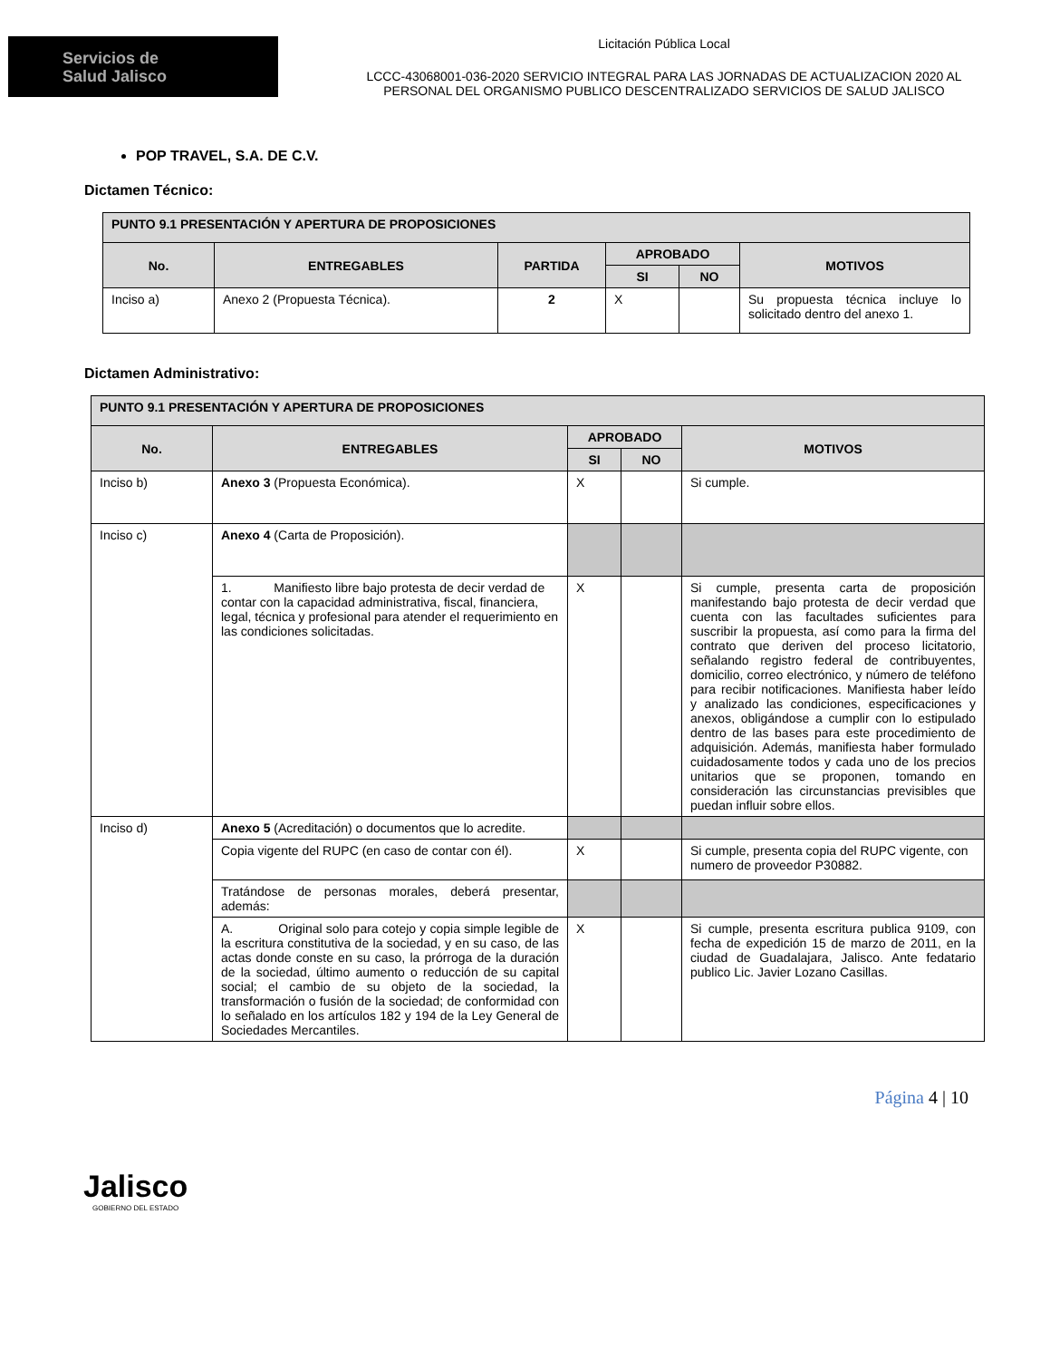Servicios de
Salud Jalisco
Licitación Pública Local
LCCC-43068001-036-2020 SERVICIO INTEGRAL PARA LAS JORNADAS DE ACTUALIZACION 2020 AL
PERSONAL DEL ORGANISMO PUBLICO DESCENTRALIZADO SERVICIOS DE SALUD JALISCO
POP TRAVEL, S.A. DE C.V.
Dictamen Técnico:
| PUNTO 9.1 PRESENTACIÓN Y APERTURA DE PROPOSICIONES | | | | | |
| --- | --- | --- | --- | --- | --- |
| No. | ENTREGABLES | PARTIDA | APROBADO | | MOTIVOS |
| | | | SI | NO | |
| Inciso a) | Anexo 2 (Propuesta Técnica). | 2 | X | | Su propuesta técnica incluye lo solicitado dentro del anexo 1. |
Dictamen Administrativo:
| PUNTO 9.1 PRESENTACIÓN Y APERTURA DE PROPOSICIONES | | | | |
| --- | --- | --- | --- | --- |
| No. | ENTREGABLES | APROBADO | | MOTIVOS |
| | | SI | NO | |
| Inciso b) | Anexo 3 (Propuesta Económica). | X | | Si cumple. |
| Inciso c) | Anexo 4 (Carta de Proposición). | | | |
| | 1. Manifiesto libre bajo protesta de decir verdad de contar con la capacidad administrativa, fiscal, financiera, legal, técnica y profesional para atender el requerimiento en las condiciones solicitadas. | X | | Si cumple, presenta carta de proposición manifestando bajo protesta de decir verdad que cuenta con las facultades suficientes para suscribir la propuesta, así como para la firma del contrato que deriven del proceso licitatorio, señalando registro federal de contribuyentes, domicilio, correo electrónico, y número de teléfono para recibir notificaciones. Manifiesta haber leído y analizado las condiciones, especificaciones y anexos, obligándose a cumplir con lo estipulado dentro de las bases para este procedimiento de adquisición. Además, manifiesta haber formulado cuidadosamente todos y cada uno de los precios unitarios que se proponen, tomando en consideración las circunstancias previsibles que puedan influir sobre ellos. |
| Inciso d) | Anexo 5 (Acreditación) o documentos que lo acredite. | | | |
| | Copia vigente del RUPC (en caso de contar con él). | X | | Si cumple, presenta copia del RUPC vigente, con numero de proveedor P30882. |
| | Tratándose de personas morales, deberá presentar, además: | | | |
| | A. Original solo para cotejo y copia simple legible de la escritura constitutiva de la sociedad, y en su caso, de las actas donde conste en su caso, la prórroga de la duración de la sociedad, último aumento o reducción de su capital social; el cambio de su objeto de la sociedad, la transformación o fusión de la sociedad; de conformidad con lo señalado en los artículos 182 y 194 de la Ley General de Sociedades Mercantiles. | X | | Si cumple, presenta escritura publica 9109, con fecha de expedición 15 de marzo de 2011, en la ciudad de Guadalajara, Jalisco. Ante fedatario publico Lic. Javier Lozano Casillas. |
Jalisco
GOBIERNO DEL ESTADO
Página 4 | 10